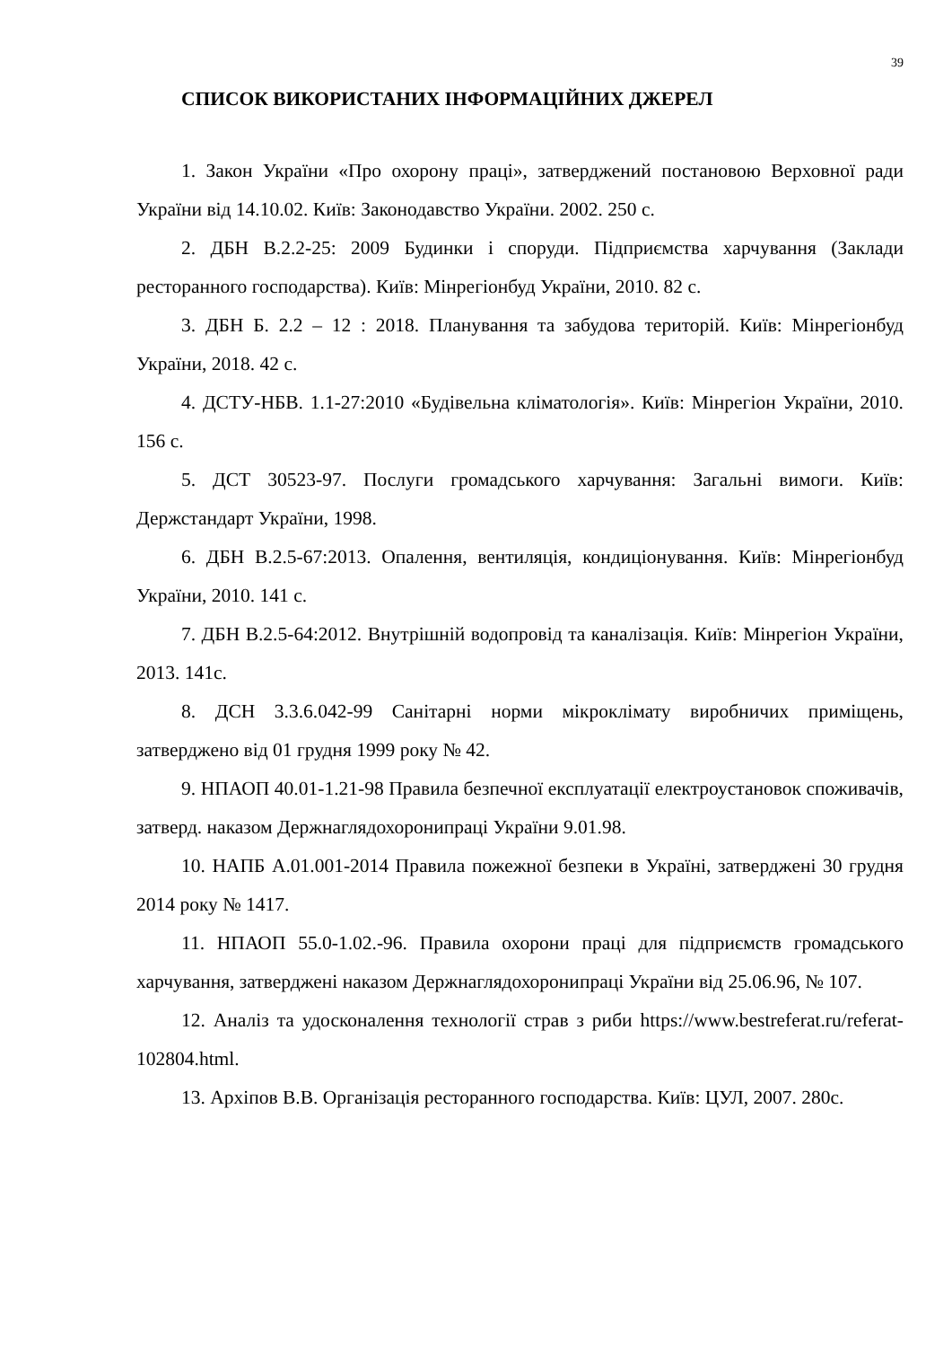39
СПИСОК ВИКОРИСТАНИХ ІНФОРМАЦІЙНИХ ДЖЕРЕЛ
1. Закон України «Про охорону праці», затверджений постановою Верховної ради України від 14.10.02. Київ: Законодавство України. 2002. 250 с.
2. ДБН В.2.2-25: 2009 Будинки і споруди. Підприємства харчування (Заклади ресторанного господарства). Київ: Мінрегіонбуд України, 2010. 82 с.
3. ДБН Б. 2.2 – 12 : 2018. Планування та забудова територій. Київ: Мінрегіонбуд України, 2018. 42 с.
4. ДСТУ-НБВ. 1.1-27:2010 «Будівельна кліматологія». Київ: Мінрегіон України, 2010. 156 с.
5. ДСТ 30523-97. Послуги громадського харчування: Загальні вимоги. Київ: Держстандарт України, 1998.
6. ДБН В.2.5-67:2013. Опалення, вентиляція, кондиціонування. Київ: Мінрегіонбуд України, 2010. 141 с.
7. ДБН В.2.5-64:2012. Внутрішній водопровід та каналізація. Київ: Мінрегіон України, 2013. 141с.
8. ДСН 3.3.6.042-99 Санітарні норми мікроклімату виробничих приміщень, затверджено від 01 грудня 1999 року № 42.
9. НПАОП 40.01-1.21-98 Правила безпечної експлуатації електроустановок споживачів, затверд. наказом Держнаглядохоронипраці України 9.01.98.
10. НАПБ А.01.001-2014 Правила пожежної безпеки в Україні, затверджені 30 грудня 2014 року № 1417.
11. НПАОП 55.0-1.02.-96. Правила охорони праці для підприємств громадського харчування, затверджені наказом Держнаглядохоронипраці України від 25.06.96, № 107.
12. Аналіз та удосконалення технології страв з риби https://www.bestreferat.ru/referat-102804.html.
13. Архіпов В.В. Організація ресторанного господарства. Київ: ЦУЛ, 2007. 280с.